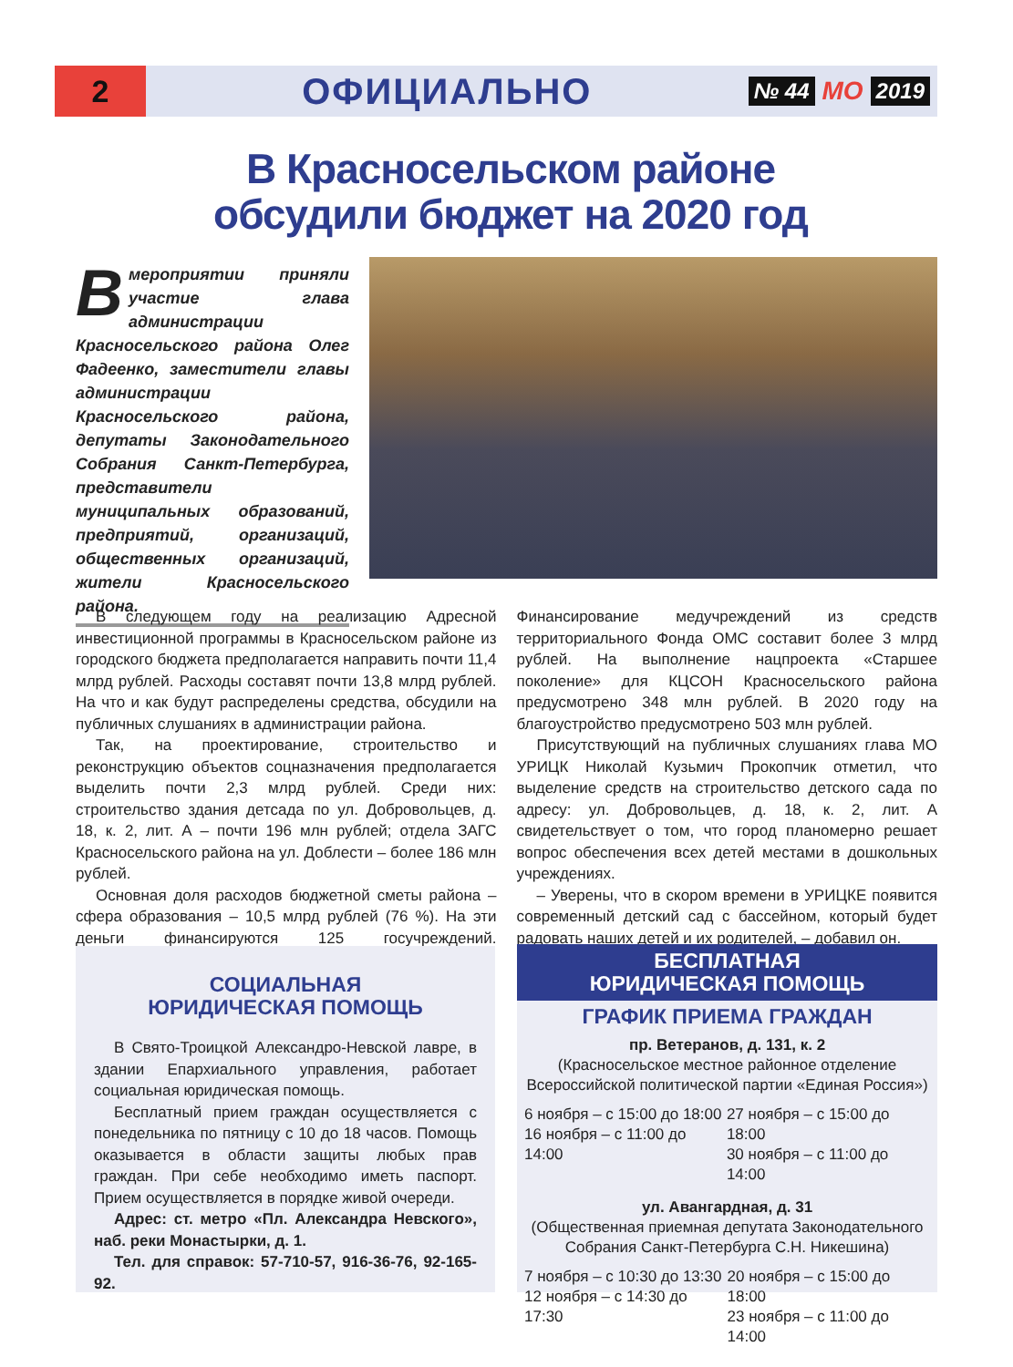2
ОФИЦИАЛЬНО
№ 44 МО 2019
В Красносельском районе
обсудили бюджет на 2020 год
Вмероприятии приняли участие глава администрации Красносельского района Олег Фадеенко, заместители главы администрации Красносельского района, депутаты Законодательного Собрания Санкт-Петербурга, представители муниципальных образований, предприятий, организаций, общественных организаций, жители Красносельского района.
В следующем году на реализацию Адресной инвестиционной программы в Красносельском районе из городского бюджета предполагается направить почти 11,4 млрд рублей. Расходы составят почти 13,8 млрд рублей. На что и как будут распределены средства, обсудили на публичных слушаниях в администрации района.
Так, на проектирование, строительство и реконструкцию объектов соцназначения предполагается выделить почти 2,3 млрд рублей. Среди них: строительство здания детсада по ул. Добровольцев, д. 18, к. 2, лит. А – почти 196 млн рублей; отдела ЗАГС Красносельского района на ул. Доблести – более 186 млн рублей.
Основная доля расходов бюджетной сметы района – сфера образования – 10,5 млрд рублей (76 %). На эти деньги финансируются 125 госучреждений. Финансирование медучреждений из средств территориального Фонда ОМС составит более 3 млрд рублей. На выполнение нацпроекта «Старшее поколение» для КЦСОН Красносельского района предусмотрено 348 млн рублей. В 2020 году на благоустройство предусмотрено 503 млн рублей.
Присутствующий на публичных слушаниях глава МО УРИЦК Николай Кузьмич Прокопчик отметил, что выделение средств на строительство детского сада по адресу: ул. Добровольцев, д. 18, к. 2, лит. А свидетельствует о том, что город планомерно решает вопрос обеспечения всех детей местами в дошкольных учреждениях.
– Уверены, что в скором времени в УРИЦКЕ появится современный детский сад с бассейном, который будет радовать наших детей и их родителей, – добавил он.
СОЦИАЛЬНАЯ
ЮРИДИЧЕСКАЯ ПОМОЩЬ
В Свято-Троицкой Александро-Невской лавре, в здании Епархиального управления, работает социальная юридическая помощь.
Бесплатный прием граждан осуществляется с понедельника по пятницу с 10 до 18 часов. Помощь оказывается в области защиты любых прав граждан. При себе необходимо иметь паспорт. Прием осуществляется в порядке живой очереди.
Адрес: ст. метро «Пл. Александра Невского», наб. реки Монастырки, д. 1.
Тел. для справок: 57-710-57, 916-36-76, 92-165-92.
БЕСПЛАТНАЯ
ЮРИДИЧЕСКАЯ ПОМОЩЬ
ГРАФИК ПРИЕМА ГРАЖДАН
пр. Ветеранов, д. 131, к. 2
(Красносельское местное районное отделение Всероссийской политической партии «Единая Россия»)
6 ноября – с 15:00 до 18:00
16 ноября – с 11:00 до 14:00
27 ноября – с 15:00 до 18:00
30 ноября – с 11:00 до 14:00
ул. Авангардная, д. 31
(Общественная приемная депутата Законодательного Собрания Санкт-Петербурга С.Н. Никешина)
7 ноября – с 10:30 до 13:30
12 ноября – с 14:30 до 17:30
20 ноября – с 15:00 до 18:00
23 ноября – с 11:00 до 14:00